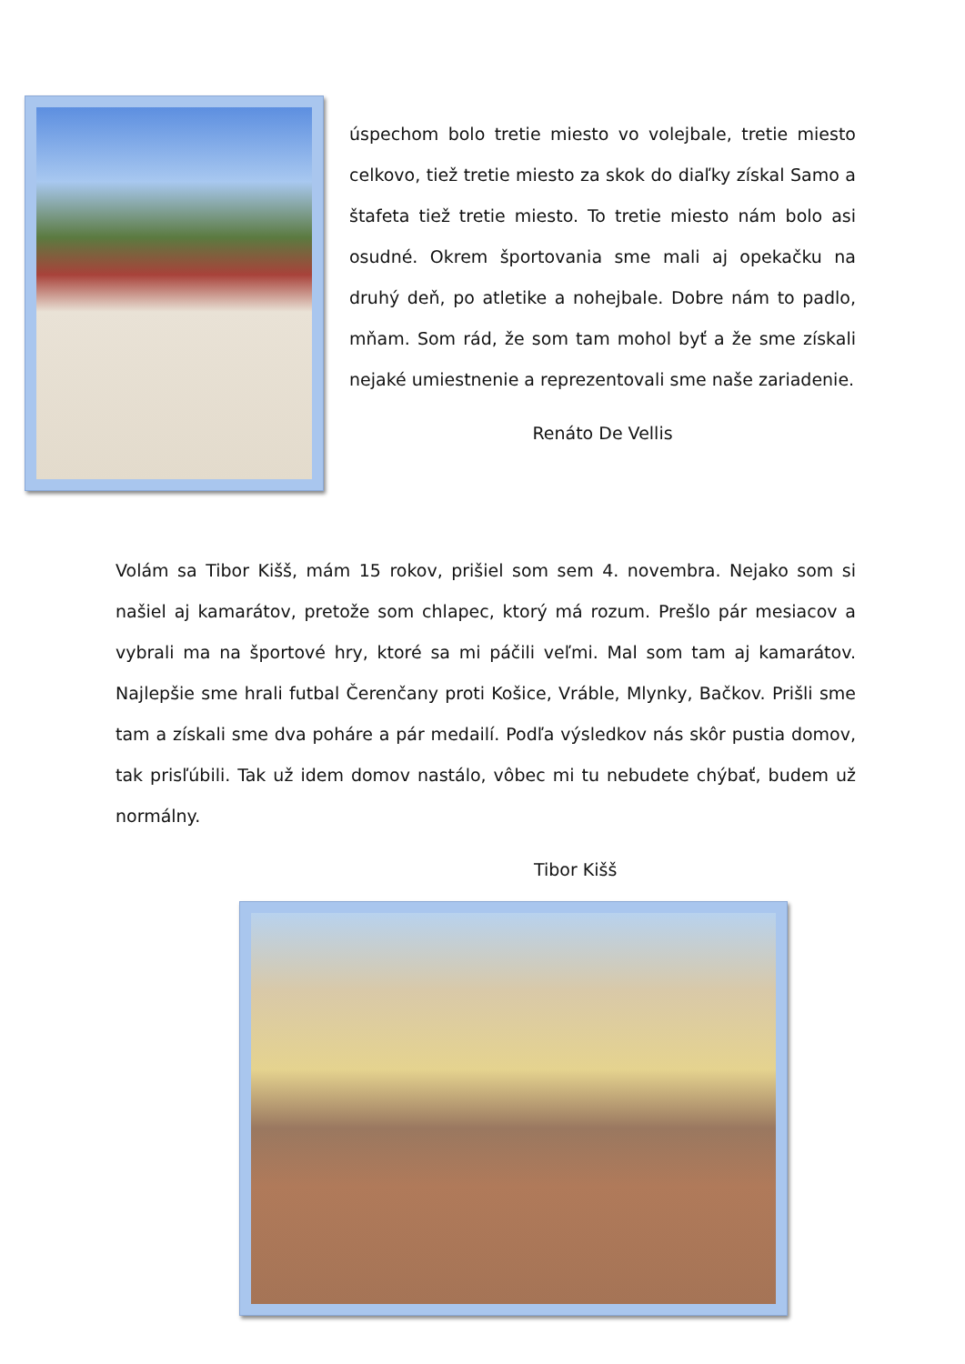úspechom bolo tretie miesto vo volejbale, tretie miesto celkovo, tiež tretie miesto za skok do diaľky získal Samo a štafeta tiež tretie miesto. To tretie miesto nám bolo asi osudné. Okrem športovania sme mali aj opekačku na druhý deň, po atletike a nohejbale. Dobre nám to padlo, mňam. Som rád, že som tam mohol byť a že sme získali nejaké umiestnenie a reprezentovali sme naše zariadenie.
Renáto De Vellis
Volám sa Tibor Kišš, mám 15 rokov, prišiel som sem 4. novembra. Nejako som si našiel aj kamarátov, pretože som chlapec, ktorý má rozum. Prešlo pár mesiacov a vybrali ma na športové hry, ktoré sa mi páčili veľmi. Mal som tam aj kamarátov. Najlepšie sme hrali futbal Čerenčany proti Košice, Vráble, Mlynky, Bačkov. Prišli sme tam a získali sme dva poháre a pár medailí. Podľa výsledkov nás skôr pustia domov, tak prisľúbili. Tak už idem domov nastálo, vôbec mi tu nebudete chýbať, budem už normálny.
Tibor Kišš